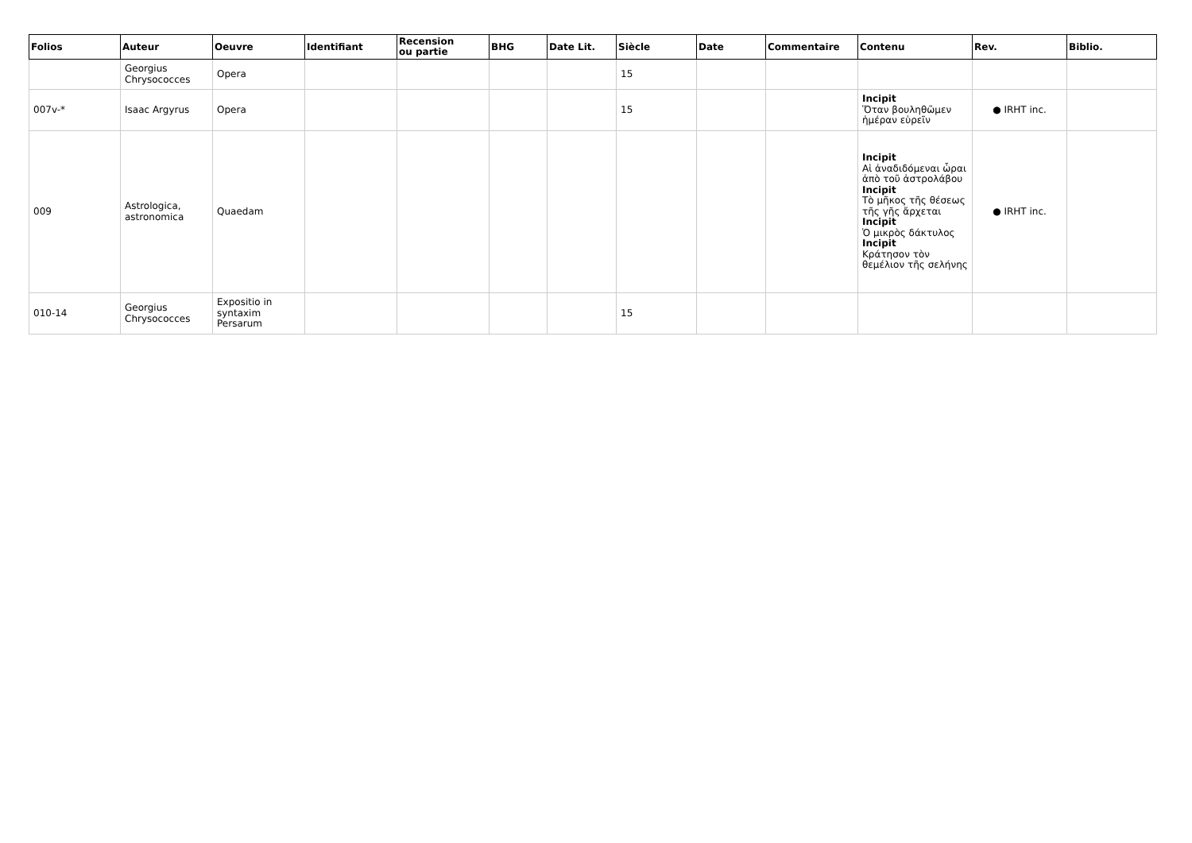| Folios | Auteur | Oeuvre | Identifiant | Recension ou partie | BHG | Date Lit. | Siècle | Date | Commentaire | Contenu | Rev. | Biblio. |
| --- | --- | --- | --- | --- | --- | --- | --- | --- | --- | --- | --- | --- |
| | Georgius Chrysococces | Opera | | | | | 15 | | | | | |
| 007v-* | Isaac Argyrus | Opera | | | | | 15 | | | Incipit Ὅταν βουληθῶμεν ἡμέραν εὑρεῖν | ● IRHT inc. | |
| 009 | Astrologica, astronomica | Quaedam | | | | | | | | Incipit Αἱ ἀναδιδόμεναι ὧραι ἀπὸ τοῦ ἀστρολάβου Incipit Τὸ μῆκος τῆς θέσεως τῆς γῆς ἄρχεται Incipit Ὁ μικρὸς δάκτυλος Incipit Κράτησον τὸν θεμέλιον τῆς σελήνης | ● IRHT inc. | |
| 010-14 | Georgius Chrysococces | Expositio in syntaxim Persarum | | | | | 15 | | | | | |